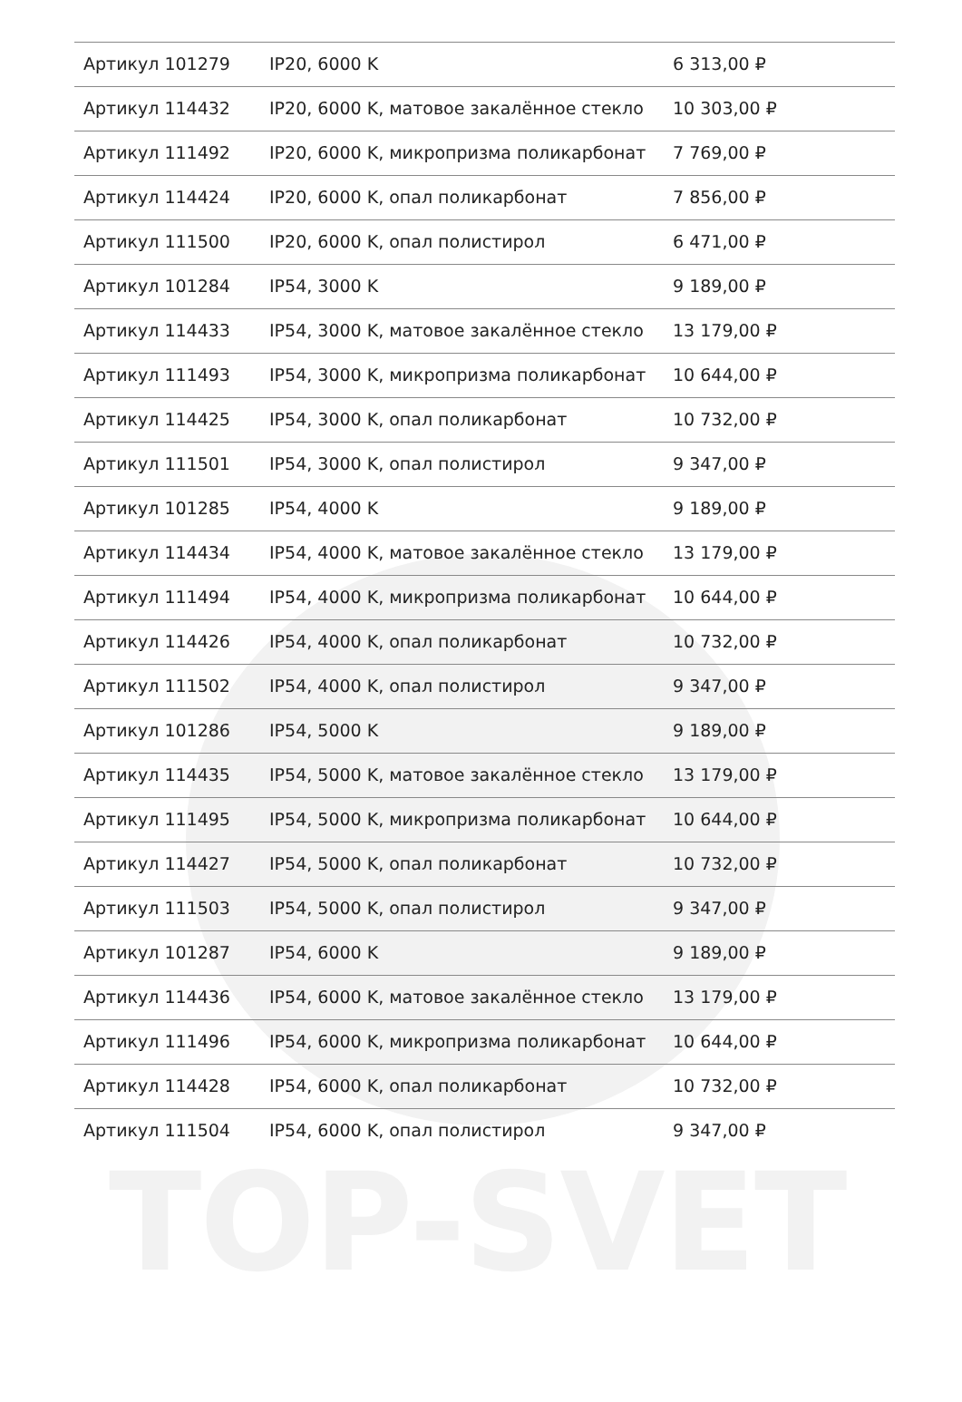TOP-SVET
| Артикул 101279 | IP20, 6000 K | 6 313,00 ₽ |
| Артикул 114432 | IP20, 6000 K, матовое закалённое стекло | 10 303,00 ₽ |
| Артикул 111492 | IP20, 6000 K, микропризма поликарбонат | 7 769,00 ₽ |
| Артикул 114424 | IP20, 6000 K, опал поликарбонат | 7 856,00 ₽ |
| Артикул 111500 | IP20, 6000 K, опал полистирол | 6 471,00 ₽ |
| Артикул 101284 | IP54, 3000 K | 9 189,00 ₽ |
| Артикул 114433 | IP54, 3000 K, матовое закалённое стекло | 13 179,00 ₽ |
| Артикул 111493 | IP54, 3000 K, микропризма поликарбонат | 10 644,00 ₽ |
| Артикул 114425 | IP54, 3000 K, опал поликарбонат | 10 732,00 ₽ |
| Артикул 111501 | IP54, 3000 K, опал полистирол | 9 347,00 ₽ |
| Артикул 101285 | IP54, 4000 K | 9 189,00 ₽ |
| Артикул 114434 | IP54, 4000 K, матовое закалённое стекло | 13 179,00 ₽ |
| Артикул 111494 | IP54, 4000 K, микропризма поликарбонат | 10 644,00 ₽ |
| Артикул 114426 | IP54, 4000 K, опал поликарбонат | 10 732,00 ₽ |
| Артикул 111502 | IP54, 4000 K, опал полистирол | 9 347,00 ₽ |
| Артикул 101286 | IP54, 5000 K | 9 189,00 ₽ |
| Артикул 114435 | IP54, 5000 K, матовое закалённое стекло | 13 179,00 ₽ |
| Артикул 111495 | IP54, 5000 K, микропризма поликарбонат | 10 644,00 ₽ |
| Артикул 114427 | IP54, 5000 K, опал поликарбонат | 10 732,00 ₽ |
| Артикул 111503 | IP54, 5000 K, опал полистирол | 9 347,00 ₽ |
| Артикул 101287 | IP54, 6000 K | 9 189,00 ₽ |
| Артикул 114436 | IP54, 6000 K, матовое закалённое стекло | 13 179,00 ₽ |
| Артикул 111496 | IP54, 6000 K, микропризма поликарбонат | 10 644,00 ₽ |
| Артикул 114428 | IP54, 6000 K, опал поликарбонат | 10 732,00 ₽ |
| Артикул 111504 | IP54, 6000 K, опал полистирол | 9 347,00 ₽ |